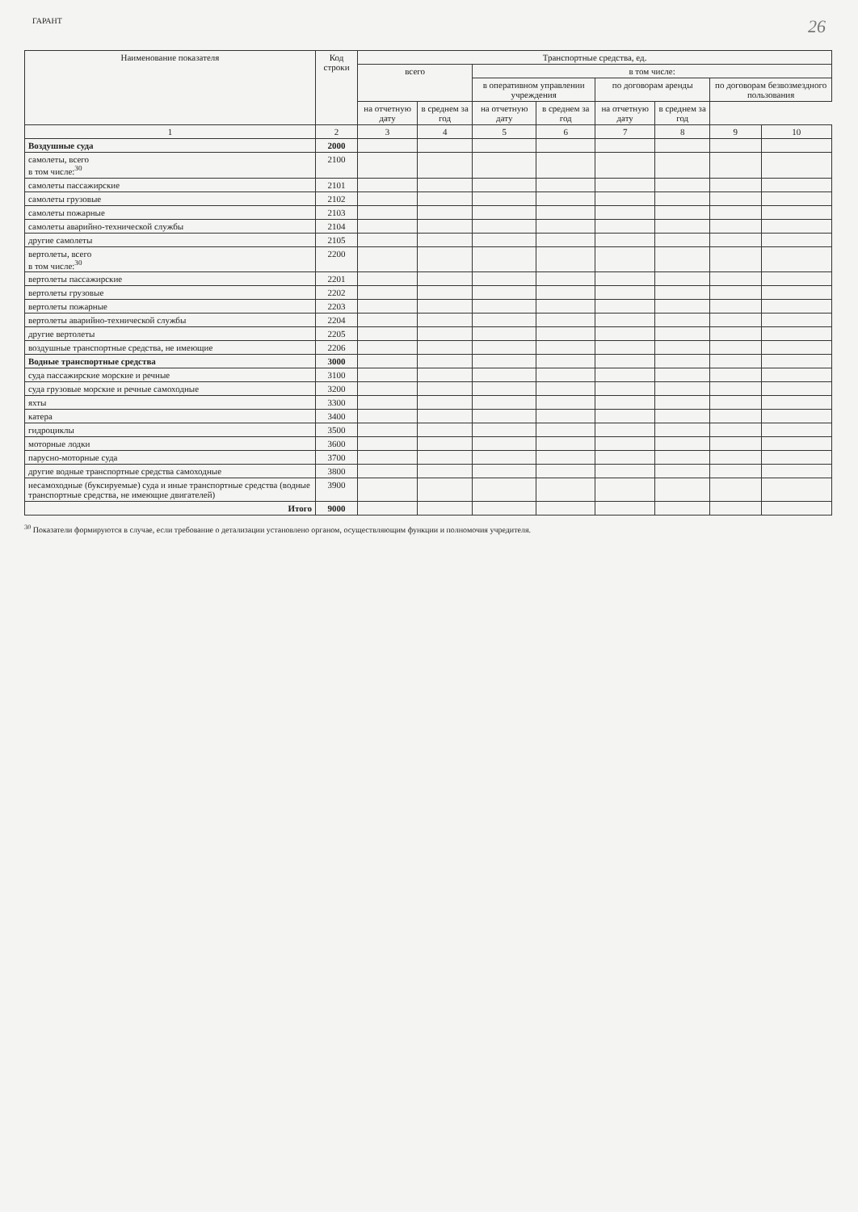ГАРАНТ 26
| Наименование показателя | Код строки | Транспортные средства, ед. | | | | | | | |
| --- | --- | --- | --- | --- | --- | --- | --- | --- | --- |
| | | всего | | в том числе: | | | | | |
| | | | | в оперативном управлении учреждения | | по договорам аренды | | по договорам безвозмездного пользования | |
| | | на отчетную дату | в среднем за год | на отчетную дату | в среднем за год | на отчетную дату | в среднем за год | | |
| 1 | 2 | 3 | 4 | 5 | 6 | 7 | 8 | 9 | 10 |
| Воздушные суда | 2000 | | | | | | | | |
| самолеты, всего в том числе:<sup>30</sup> | 2100 | | | | | | | | |
| самолеты пассажирские | 2101 | | | | | | | | |
| самолеты грузовые | 2102 | | | | | | | | |
| самолеты пожарные | 2103 | | | | | | | | |
| самолеты аварийно-технической службы | 2104 | | | | | | | | |
| другие самолеты | 2105 | | | | | | | | |
| вертолеты, всего в том числе:<sup>30</sup> | 2200 | | | | | | | | |
| вертолеты пассажирские | 2201 | | | | | | | | |
| вертолеты грузовые | 2202 | | | | | | | | |
| вертолеты пожарные | 2203 | | | | | | | | |
| вертолеты аварийно-технической службы | 2204 | | | | | | | | |
| другие вертолеты | 2205 | | | | | | | | |
| воздушные транспортные средства, не имеющие | 2206 | | | | | | | | |
| Водные транспортные средства | 3000 | | | | | | | | |
| суда пассажирские морские и речные | 3100 | | | | | | | | |
| суда грузовые морские и речные самоходные | 3200 | | | | | | | | |
| яхты | 3300 | | | | | | | | |
| катера | 3400 | | | | | | | | |
| гидроциклы | 3500 | | | | | | | | |
| моторные лодки | 3600 | | | | | | | | |
| парусно-моторные суда | 3700 | | | | | | | | |
| другие водные транспортные средства самоходные | 3800 | | | | | | | | |
| несамоходные (буксируемые) суда и иные транспортные средства (водные транспортные средства, не имеющие двигателей) | 3900 | | | | | | | | |
| Итого | 9000 | | | | | | | | |
<sup>30</sup> Показатели формируются в случае, если требование о детализации установлено органом, осуществляющим функции и полномочия учредителя.